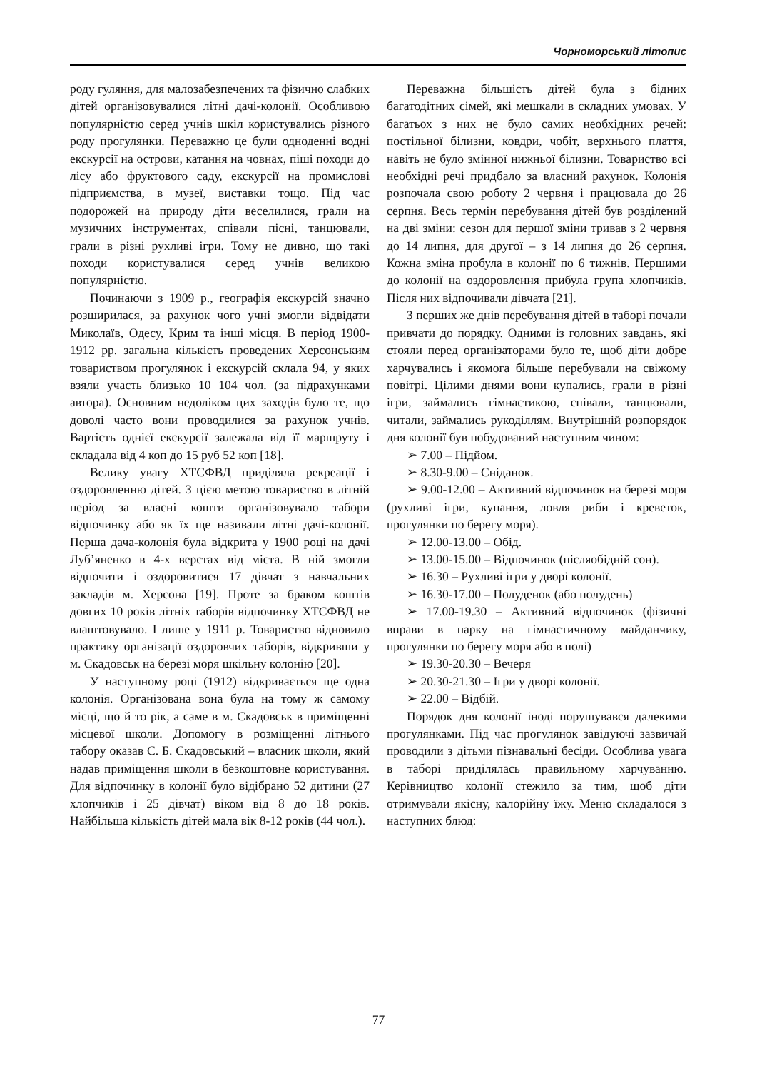Чорноморський літопис
роду гуляння, для малозабезпечених та фізично слабких дітей організовувалися літні дачі-колонії. Особливою популярністю серед учнів шкіл користувались різного роду прогулянки. Переважно це були одноденні водні екскурсії на острови, катання на човнах, піші походи до лісу або фруктового саду, екскурсії на промислові підприємства, в музеї, виставки тощо. Під час подорожей на природу діти веселилися, грали на музичних інструментах, співали пісні, танцювали, грали в різні рухливі ігри. Тому не дивно, що такі походи користувалися серед учнів великою популярністю.
Починаючи з 1909 р., географія екскурсій значно розширилася, за рахунок чого учні змогли відвідати Миколаїв, Одесу, Крим та інші місця. В період 1900-1912 рр. загальна кількість проведених Херсонським товариством прогулянок і екскурсій склала 94, у яких взяли участь близько 10 104 чол. (за підрахунками автора). Основним недоліком цих заходів було те, що доволі часто вони проводилися за рахунок учнів. Вартість однієї екскурсії залежала від її маршруту і складала від 4 коп до 15 руб 52 коп [18].
Велику увагу ХТСФВД приділяла рекреації і оздоровленню дітей. З цією метою товариство в літній період за власні кошти організовувало табори відпочинку або як їх ще називали літні дачі-колонії. Перша дача-колонія була відкрита у 1900 році на дачі Луб’яненко в 4-х верстах від міста. В ній змогли відпочити і оздоровитися 17 дівчат з навчальних закладів м. Херсона [19]. Проте за браком коштів довгих 10 років літніх таборів відпочинку ХТСФВД не влаштовувало. І лише у 1911 р. Товариство відновило практику організації оздоровчих таборів, відкривши у м. Скадовськ на березі моря шкільну колонію [20].
У наступному році (1912) відкривається ще одна колонія. Організована вона була на тому ж самому місці, що й то рік, а саме в м. Скадовськ в приміщенні місцевої школи. Допомогу в розміщенні літнього табору оказав С. Б. Скадовський – власник школи, який надав приміщення школи в безкоштовне користування. Для відпочинку в колонії було відібрано 52 дитини (27 хлопчиків і 25 дівчат) віком від 8 до 18 років. Найбільша кількість дітей мала вік 8-12 років (44 чол.).
Переважна більшість дітей була з бідних багатодітних сімей, які мешкали в складних умовах. У багатьох з них не було самих необхідних речей: постільної білизни, ковдри, чобіт, верхнього плаття, навіть не було змінної нижньої білизни. Товариство всі необхідні речі придбало за власний рахунок. Колонія розпочала свою роботу 2 червня і працювала до 26 серпня. Весь термін перебування дітей був розділений на дві зміни: сезон для першої зміни тривав з 2 червня до 14 липня, для другої – з 14 липня до 26 серпня. Кожна зміна пробула в колонії по 6 тижнів. Першими до колонії на оздоровлення прибула група хлопчиків. Після них відпочивали дівчата [21].
З перших же днів перебування дітей в таборі почали привчати до порядку. Одними із головних завдань, які стояли перед організаторами було те, щоб діти добре харчувались і якомога більше перебували на свіжому повітрі. Цілими днями вони купались, грали в різні ігри, займались гімнастикою, співали, танцювали, читали, займались рукоділлям. Внутрішній розпорядок дня колонії був побудований наступним чином:
➢ 7.00 – Підйом.
➢ 8.30-9.00 – Сніданок.
➢ 9.00-12.00 – Активний відпочинок на березі моря (рухливі ігри, купання, ловля риби і креветок, прогулянки по берегу моря).
➢ 12.00-13.00 – Обід.
➢ 13.00-15.00 – Відпочинок (післяобідній сон).
➢ 16.30 – Рухливі ігри у дворі колонії.
➢ 16.30-17.00 – Полуденок (або полудень)
➢ 17.00-19.30 – Активний відпочинок (фізичні вправи в парку на гімнастичному майданчику, прогулянки по берегу моря або в полі)
➢ 19.30-20.30 – Вечеря
➢ 20.30-21.30 – Ігри у дворі колонії.
➢ 22.00 – Відбій.
Порядок дня колонії іноді порушувався далекими прогулянками. Під час прогулянок завідуючі зазвичай проводили з дітьми пізнавальні бесіди. Особлива увага в таборі приділялась правильному харчуванню. Керівництво колонії стежило за тим, щоб діти отримували якісну, калорійну їжу. Меню складалося з наступних блюд:
77